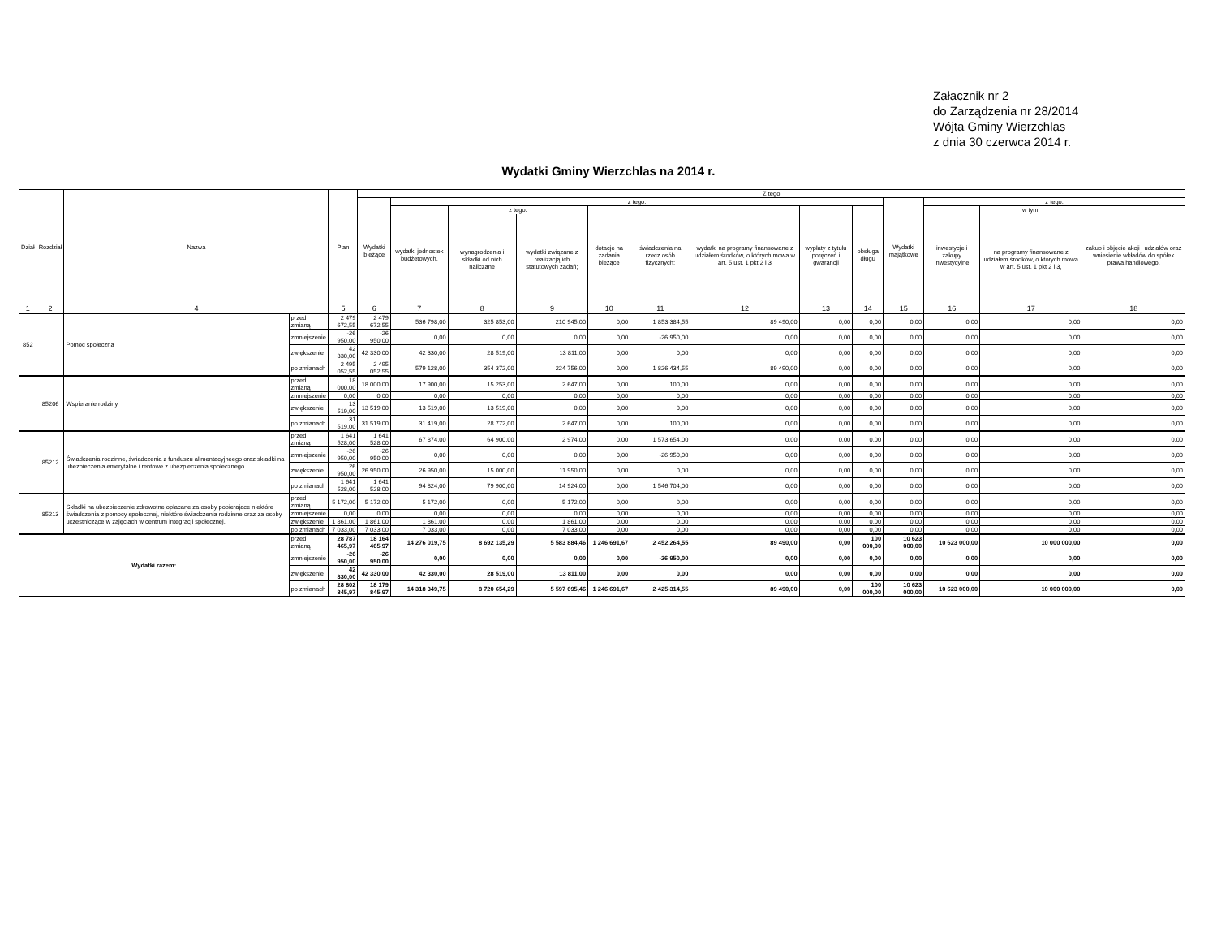Załacznik nr 2
do Zarządzenia nr 28/2014
Wójta Gminy Wierzchlas
z dnia 30 czerwca 2014 r.
Wydatki Gminy Wierzchlas na 2014 r.
| Dział | Rozdział | Nazwa | | Plan | Z tego | | | | | | | | | | | | |
| --- | --- | --- | --- | --- | --- | --- | --- | --- | --- | --- | --- | --- | --- | --- | --- | --- | --- |
| | | | | | Wydatki bieżące | z tego: | | | | | | | | Wydatki majątkowe | z tego: | | |
| | | | | | | wydatki jednostek budżetowych, | z tego: | | dotacje na zadania bieżące | świadczenia na rzecz osób fizycznych; | wydatki na programy finansowane z udziałem środków, o których mowa w art. 5 ust. 1 pkt 2 i 3 | wypłaty z tytułu poręczeń i gwarancji | obsługa długu | | inwestycje i zakupy inwestycyjne | w tym: | zakup i objęcie akcji i udziałów oraz wniesienie wkładów do spółek prawa handlowego. |
| | | | | | | | wynagrodzenia i składki od nich naliczane | wydatki związane z realizacją ich statutowych zadań; | | | | | | | | na programy finansowane z udziałem środków, o których mowa w art. 5 ust. 1 pkt 2 i 3, | |
| 1 | 2 | 4 | | 5 | 6 | 7 | 8 | 9 | 10 | 11 | 12 | 13 | 14 | 15 | 16 | 17 | 18 |
| 852 | | Pomoc społeczna | przed zmianą | 2 479 672,55 | 2 479 672,55 | 536 798,00 | 325 853,00 | 210 945,00 | 0,00 | 1 853 384,55 | 89 490,00 | 0,00 | 0,00 | 0,00 | 0,00 | 0,00 | 0,00 |
| | | | zmniejszenie | -26 950,00 | -26 950,00 | 0,00 | 0,00 | 0,00 | 0,00 | -26 950,00 | 0,00 | 0,00 | 0,00 | 0,00 | 0,00 | 0,00 | 0,00 |
| | | | zwiększenie | 42 330,00 | 42 330,00 | 42 330,00 | 28 519,00 | 13 811,00 | 0,00 | 0,00 | 0,00 | 0,00 | 0,00 | 0,00 | 0,00 | 0,00 | 0,00 |
| | | | po zmianach | 2 495 052,55 | 2 495 052,55 | 579 128,00 | 354 372,00 | 224 756,00 | 0,00 | 1 826 434,55 | 89 490,00 | 0,00 | 0,00 | 0,00 | 0,00 | 0,00 | 0,00 |
| | 85206 | Wspieranie rodziny | przed zmianą | 18 000,00 | 18 000,00 | 17 900,00 | 15 253,00 | 2 647,00 | 0,00 | 100,00 | 0,00 | 0,00 | 0,00 | 0,00 | 0,00 | 0,00 | 0,00 |
| | | | zmniejszenie | 0,00 | 0,00 | 0,00 | 0,00 | 0,00 | 0,00 | 0,00 | 0,00 | 0,00 | 0,00 | 0,00 | 0,00 | 0,00 | 0,00 |
| | | | zwiększenie | 13 519,00 | 13 519,00 | 13 519,00 | 13 519,00 | 0,00 | 0,00 | 0,00 | 0,00 | 0,00 | 0,00 | 0,00 | 0,00 | 0,00 | 0,00 |
| | | | po zmianach | 31 519,00 | 31 519,00 | 31 419,00 | 28 772,00 | 2 647,00 | 0,00 | 100,00 | 0,00 | 0,00 | 0,00 | 0,00 | 0,00 | 0,00 | 0,00 |
| | 85212 | Świadczenia rodzinne, świadczenia z funduszu alimentacyjneego oraz składki na ubezpieczenia emerytalne i rentowe z ubezpieczenia społecznego | przed zmianą | 1 641 528,00 | 1 641 528,00 | 67 874,00 | 64 900,00 | 2 974,00 | 0,00 | 1 573 654,00 | 0,00 | 0,00 | 0,00 | 0,00 | 0,00 | 0,00 | 0,00 |
| | | | zmniejszenie | -26 950,00 | -26 950,00 | 0,00 | 0,00 | 0,00 | 0,00 | -26 950,00 | 0,00 | 0,00 | 0,00 | 0,00 | 0,00 | 0,00 | 0,00 |
| | | | zwiększenie | 26 950,00 | 26 950,00 | 26 950,00 | 15 000,00 | 11 950,00 | 0,00 | 0,00 | 0,00 | 0,00 | 0,00 | 0,00 | 0,00 | 0,00 | 0,00 |
| | | | po zmianach | 1 641 528,00 | 1 641 528,00 | 94 824,00 | 79 900,00 | 14 924,00 | 0,00 | 1 546 704,00 | 0,00 | 0,00 | 0,00 | 0,00 | 0,00 | 0,00 | 0,00 |
| | 85213 | Składki na ubezpieczenie zdrowotne opłacane za osoby pobierajace niektóre świadczenia z pomocy społecznej, niektóre świadczenia rodzinne oraz za osoby uczestniczące w zajęciach w centrum integracji społecznej. | przed zmianą | 5 172,00 | 5 172,00 | 5 172,00 | 0,00 | 5 172,00 | 0,00 | 0,00 | 0,00 | 0,00 | 0,00 | 0,00 | 0,00 | 0,00 | 0,00 |
| | | | zmniejszenie | 0,00 | 0,00 | 0,00 | 0,00 | 0,00 | 0,00 | 0,00 | 0,00 | 0,00 | 0,00 | 0,00 | 0,00 | 0,00 | 0,00 |
| | | | zwiększenie | 1 861,00 | 1 861,00 | 1 861,00 | 0,00 | 1 861,00 | 0,00 | 0,00 | 0,00 | 0,00 | 0,00 | 0,00 | 0,00 | 0,00 | 0,00 |
| | | | po zmianach | 7 033,00 | 7 033,00 | 7 033,00 | 0,00 | 7 033,00 | 0,00 | 0,00 | 0,00 | 0,00 | 0,00 | 0,00 | 0,00 | 0,00 | 0,00 |
| Wydatki razem: | | | przed zmianą | 28 787 465,97 | 18 164 465,97 | 14 276 019,75 | 8 692 135,29 | 5 583 884,46 | 1 246 691,67 | 2 452 264,55 | 89 490,00 | 0,00 | 100 000,00 | 10 623 000,00 | 10 623 000,00 | 10 000 000,00 | 0,00 |
| | | | zmniejszenie | -26 950,00 | -26 950,00 | 0,00 | 0,00 | 0,00 | 0,00 | -26 950,00 | 0,00 | 0,00 | 0,00 | 0,00 | 0,00 | 0,00 | 0,00 |
| | | | zwiększenie | 42 330,00 | 42 330,00 | 42 330,00 | 28 519,00 | 13 811,00 | 0,00 | 0,00 | 0,00 | 0,00 | 0,00 | 0,00 | 0,00 | 0,00 | 0,00 |
| | | | po zmianach | 28 802 845,97 | 18 179 845,97 | 14 318 349,75 | 8 720 654,29 | 5 597 695,46 | 1 246 691,67 | 2 425 314,55 | 89 490,00 | 0,00 | 100 000,00 | 10 623 000,00 | 10 623 000,00 | 10 000 000,00 | 0,00 |